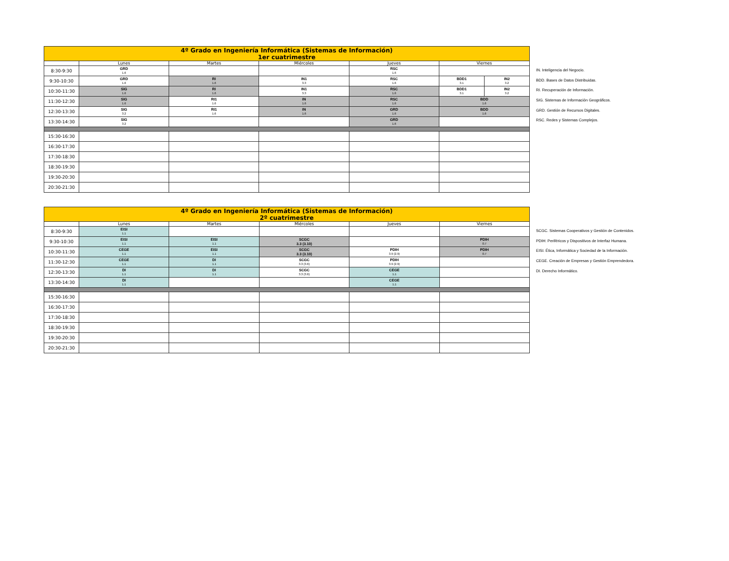| 4º Grado en Ingeniería Informática (Sistemas de Información) 1er cuatrimestre | | | | | | |
| | Lunes | Martes | Miércoles | Jueves | Viernes | |
| 8:30-9:30 | GRD 1.6 | | | RSC 1.6 | | |
| 9:30-10:30 | GRD 1.6 | RI 1.6 | IN1 3.3 | RSC 1.6 | BDD1 3.1 | IN2 3.2 |
| 10:30-11:30 | SIG 1.6 | RI 1.6 | IN1 3.3 | RSC 1.6 | BDD1 3.1 | IN2 3.2 |
| 11:30-12:30 | SIG 1.6 | RI1 1.6 | IN 1.6 | RSC 1.6 | BDD 1.6 | |
| 12:30-13:30 | SIG 3.2 | RI1 1.6 | IN 1.6 | GRD 1.6 | BDD 1.6 | |
| 13:30-14:30 | SIG 3.2 | | | GRD 1.6 | | |
| 15:30-16:30 | | | | | | |
| 16:30-17:30 | | | | | | |
| 17:30-18:30 | | | | | | |
| 18:30-19:30 | | | | | | |
| 19:30-20:30 | | | | | | |
| 20:30-21:30 | | | | | | |
IN. Inteligencia del Negocio.
BDD. Bases de Datos Distribuidas.
RI. Recuperación de Información.
SIG. Sistemas de Información Geográficos.
GRD. Gestión de Recursos Digitales.
RSC. Redes y Sistemas Complejos.
| 4º Grado en Ingeniería Informática (Sistemas de Información) 2º cuatrimestre | | | | | |
| | Lunes | Martes | Miércoles | Jueves | Viernes |
| 8:30-9:30 | EISI 1.1 | | | | |
| 9:30-10:30 | EISI 1.1 | EISI 1.1 | SCGC 3.3 (3.10) | | PDIH 0.7 |
| 10:30-11:30 | CEGE 1.1 | EISI 1.1 | SCGC 3.3 (3.10) | PDIH 3.9 (2.9) | PDIH 0.7 |
| 11:30-12:30 | CEGE 1.1 | DI 1.1 | SCGC 3.3 (3.6) | PDIH 3.9 (2.9) | |
| 12:30-13:30 | DI 1.1 | DI 1.1 | SCGC 3.3 (3.6) | CEGE 1.1 | |
| 13:30-14:30 | DI 1.1 | | | CEGE 1.1 | |
| 15:30-16:30 | | | | | |
| 16:30-17:30 | | | | | |
| 17:30-18:30 | | | | | |
| 18:30-19:30 | | | | | |
| 19:30-20:30 | | | | | |
| 20:30-21:30 | | | | | |
SCGC. Sistemas Cooperativos y Gestión de Contenidos.
PDIH: Periféricos y Dispositivos de Interfaz Humana.
EISI. Ética, Informática y Sociedad de la Información.
CEGE. Creación de Empresas y Gestión Emprendedora.
DI. Derecho Informático.